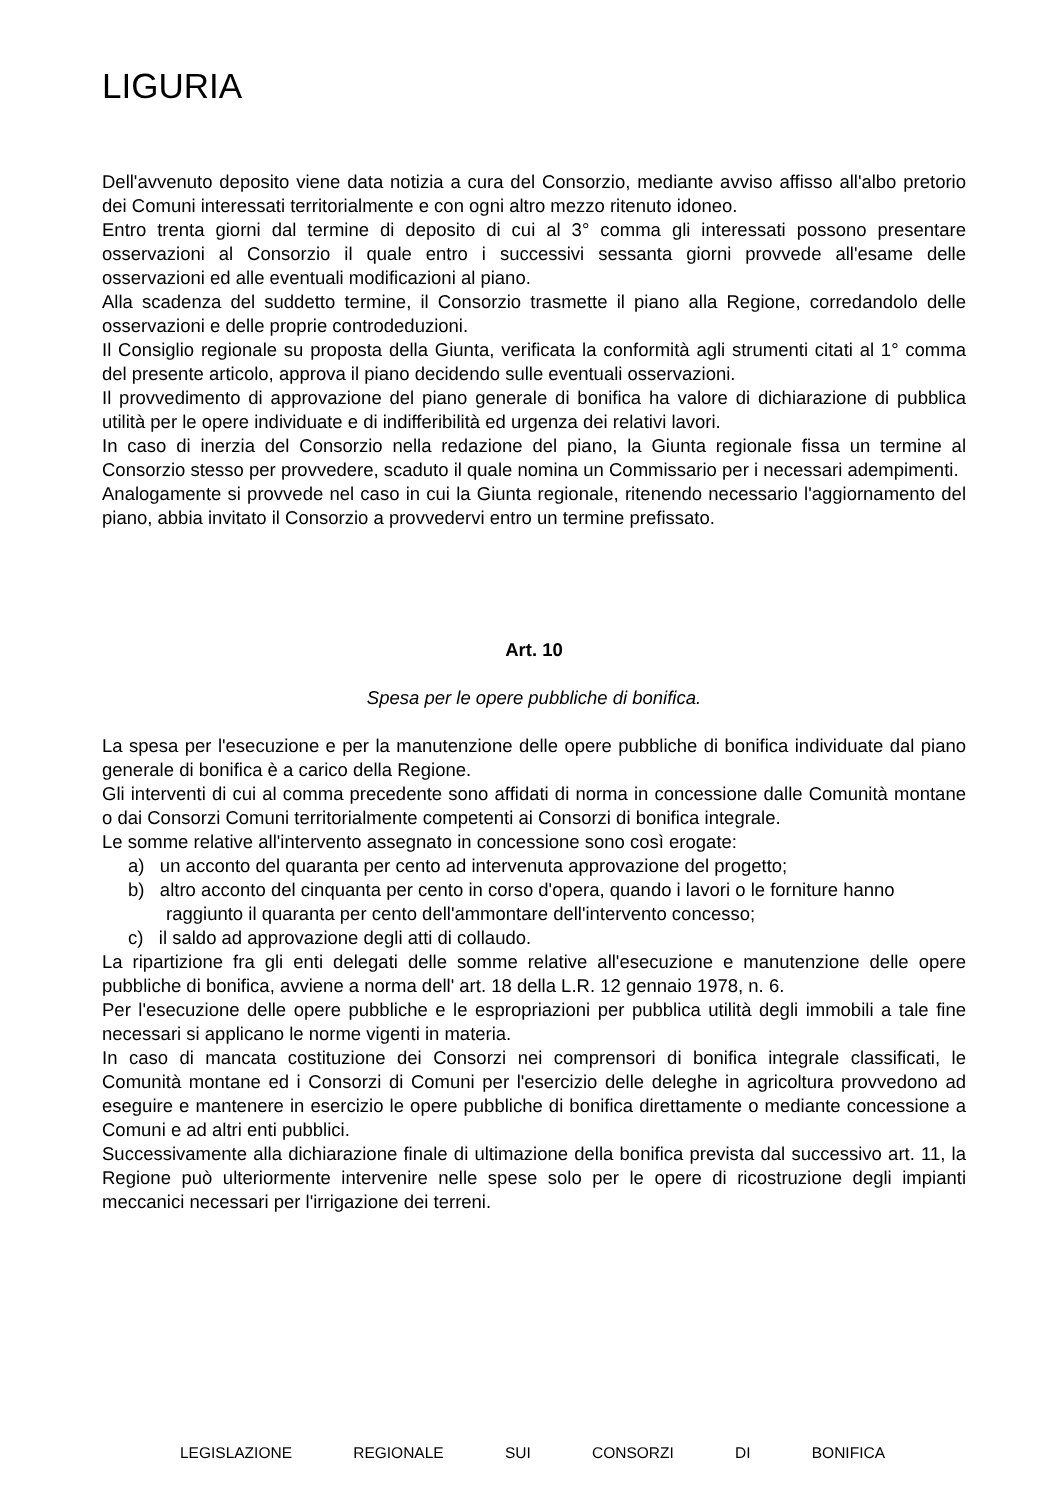LIGURIA
Dell'avvenuto deposito viene data notizia a cura del Consorzio, mediante avviso affisso all'albo pretorio dei Comuni interessati territorialmente e con ogni altro mezzo ritenuto idoneo.
Entro trenta giorni dal termine di deposito di cui al 3° comma gli interessati possono presentare osservazioni al Consorzio il quale entro i successivi sessanta giorni provvede all'esame delle osservazioni ed alle eventuali modificazioni al piano.
Alla scadenza del suddetto termine, il Consorzio trasmette il piano alla Regione, corredandolo delle osservazioni e delle proprie controdeduzioni.
Il Consiglio regionale su proposta della Giunta, verificata la conformità agli strumenti citati al 1° comma del presente articolo, approva il piano decidendo sulle eventuali osservazioni.
Il provvedimento di approvazione del piano generale di bonifica ha valore di dichiarazione di pubblica utilità per le opere individuate e di indifferibilità ed urgenza dei relativi lavori.
In caso di inerzia del Consorzio nella redazione del piano, la Giunta regionale fissa un termine al Consorzio stesso per provvedere, scaduto il quale nomina un Commissario per i necessari adempimenti.
Analogamente si provvede nel caso in cui la Giunta regionale, ritenendo necessario l'aggiornamento del piano, abbia invitato il Consorzio a provvedervi entro un termine prefissato.
Art. 10
Spesa per le opere pubbliche di bonifica.
La spesa per l'esecuzione e per la manutenzione delle opere pubbliche di bonifica individuate dal piano generale di bonifica è a carico della Regione.
Gli interventi di cui al comma precedente sono affidati di norma in concessione dalle Comunità montane o dai Consorzi Comuni territorialmente competenti ai Consorzi di bonifica integrale.
Le somme relative all'intervento assegnato in concessione sono così erogate:
a) un acconto del quaranta per cento ad intervenuta approvazione del progetto;
b) altro acconto del cinquanta per cento in corso d'opera, quando i lavori o le forniture hanno raggiunto il quaranta per cento dell'ammontare dell'intervento concesso;
c) il saldo ad approvazione degli atti di collaudo.
La ripartizione fra gli enti delegati delle somme relative all'esecuzione e manutenzione delle opere pubbliche di bonifica, avviene a norma dell' art. 18 della L.R. 12 gennaio 1978, n. 6.
Per l'esecuzione delle opere pubbliche e le espropriazioni per pubblica utilità degli immobili a tale fine necessari si applicano le norme vigenti in materia.
In caso di mancata costituzione dei Consorzi nei comprensori di bonifica integrale classificati, le Comunità montane ed i Consorzi di Comuni per l'esercizio delle deleghe in agricoltura provvedono ad eseguire e mantenere in esercizio le opere pubbliche di bonifica direttamente o mediante concessione a Comuni e ad altri enti pubblici.
Successivamente alla dichiarazione finale di ultimazione della bonifica prevista dal successivo art. 11, la Regione può ulteriormente intervenire nelle spese solo per le opere di ricostruzione degli impianti meccanici necessari per l'irrigazione dei terreni.
LEGISLAZIONE REGIONALE SUI CONSORZI DI BONIFICA